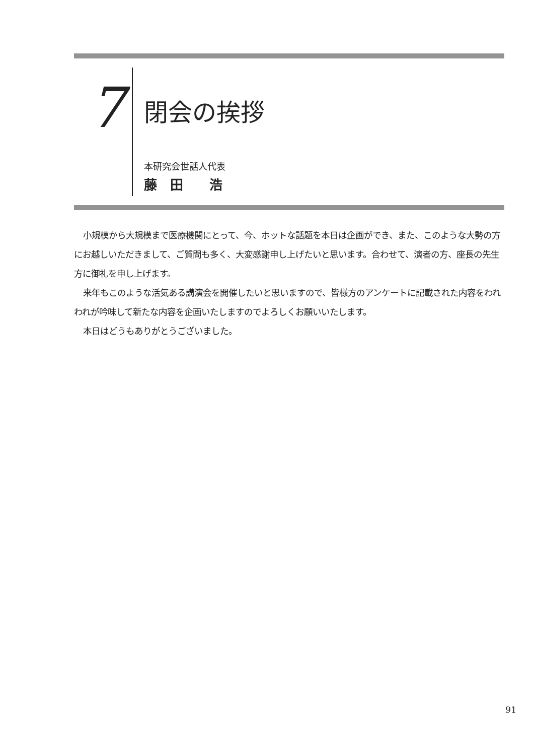7
閉会の挨拶
本研究会世話人代表
藤　田　　浩
小規模から大規模まで医療機関にとって、今、ホットな話題を本日は企画ができ、また、このような大勢の方にお越しいただきまして、ご質問も多く、大変感謝申し上げたいと思います。合わせて、演者の方、座長の先生方に御礼を申し上げます。
来年もこのような活気ある講演会を開催したいと思いますので、皆様方のアンケートに記載された内容をわれわれが吟味して新たな内容を企画いたしますのでよろしくお願いいたします。
本日はどうもありがとうございました。
91